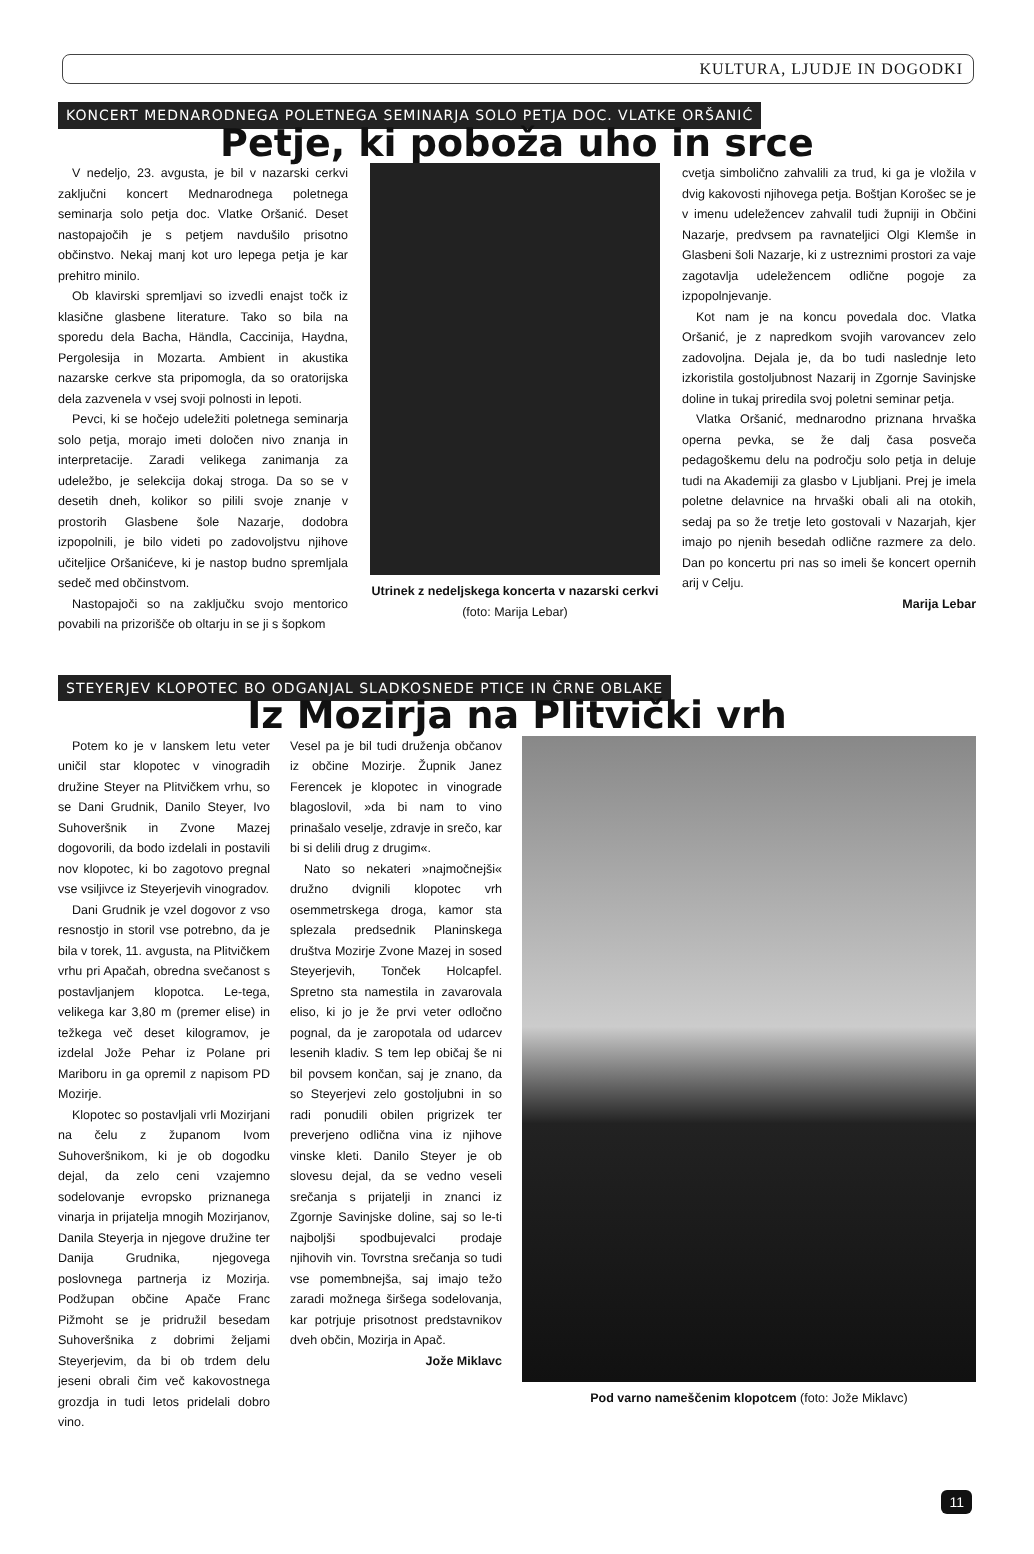KULTURA, LJUDJE IN DOGODKI
KONCERT MEDNARODNEGA POLETNEGA SEMINARJA SOLO PETJA DOC. VLATKE ORŠANIĆ
Petje, ki poboža uho in srce
V nedeljo, 23. avgusta, je bil v nazarski cerkvi zaključni koncert Mednarodnega poletnega seminarja solo petja doc. Vlatke Oršanić. Deset nastopajočih je s petjem navdušilo prisotno občinstvo. Nekaj manj kot uro lepega petja je kar prehitro minilo.
Ob klavirski spremljavi so izvedli enajst točk iz klasične glasbene literature. Tako so bila na sporedu dela Bacha, Händla, Caccinija, Haydna, Pergolesija in Mozarta. Ambient in akustika nazarske cerkve sta pripomogla, da so oratorijska dela zazvenela v vsej svoji polnosti in lepoti.
Pevci, ki se hočejo udeležiti poletnega seminarja solo petja, morajo imeti določen nivo znanja in interpretacije. Zaradi velikega zanimanja za udeležbo, je selekcija dokaj stroga. Da so se v desetih dneh, kolikor so pilili svoje znanje v prostorih Glasbene šole Nazarje, dodobra izpopolnili, je bilo videti po zadovoljstvu njihove učiteljice Oršanićeve, ki je nastop budno spremljala sedeč med občinstvom.
Nastopajoči so na zaključku svojo mentorico povabili na prizorišče ob oltarju in se ji s šopkom
Utrinek z nedeljskega koncerta v nazarski cerkvi (foto: Marija Lebar)
cvetja simbolično zahvalili za trud, ki ga je vložila v dvig kakovosti njihovega petja. Boštjan Korošec se je v imenu udeležencev zahvalil tudi župniji in Občini Nazarje, predvsem pa ravnateljici Olgi Klemše in Glasbeni šoli Nazarje, ki z ustreznimi prostori za vaje zagotavlja udeležencem odlične pogoje za izpopolnjevanje.
Kot nam je na koncu povedala doc. Vlatka Oršanić, je z napredkom svojih varovancev zelo zadovoljna. Dejala je, da bo tudi naslednje leto izkoristila gostoljubnost Nazarij in Zgornje Savinjske doline in tukaj priredila svoj poletni seminar petja.
Vlatka Oršanić, mednarodno priznana hrvaška operna pevka, se že dalj časa posveča pedagoškemu delu na področju solo petja in deluje tudi na Akademiji za glasbo v Ljubljani. Prej je imela poletne delavnice na hrvaški obali ali na otokih, sedaj pa so že tretje leto gostovali v Nazarjah, kjer imajo po njenih besedah odlične razmere za delo. Dan po koncertu pri nas so imeli še koncert opernih arij v Celju.
Marija Lebar
STEYERJEV KLOPOTEC BO ODGANJAL SLADKOSNEDE PTICE IN ČRNE OBLAKE
Iz Mozirja na Plitvički vrh
Potem ko je v lanskem letu veter uničil star klopotec v vinogradih družine Steyer na Plitvičkem vrhu, so se Dani Grudnik, Danilo Steyer, Ivo Suhoveršnik in Zvone Mazej dogovorili, da bodo izdelali in postavili nov klopotec, ki bo zagotovo pregnal vse vsiljivce iz Steyerjevih vinogradov.
Dani Grudnik je vzel dogovor z vso resnostjo in storil vse potrebno, da je bila v torek, 11. avgusta, na Plitvičkem vrhu pri Apačah, obredna svečanost s postavljanjem klopotca. Le-tega, velikega kar 3,80 m (premer elise) in težkega več deset kilogramov, je izdelal Jože Pehar iz Polane pri Mariboru in ga opremil z napisom PD Mozirje.
Klopotec so postavljali vrli Mozirjani na čelu z županom Ivom Suhoveršnikom, ki je ob dogodku dejal, da zelo ceni vzajemno sodelovanje evropsko priznanega vinarja in prijatelja mnogih Mozirjanov, Danila Steyerja in njegove družine ter Danija Grudnika, njegovega poslovnega partnerja iz Mozirja. Podžupan občine Apače Franc Pižmoht se je pridružil besedam Suhoveršnika z dobrimi željami Steyerjevim, da bi ob trdem delu jeseni obrali čim več kakovostnega grozdja in tudi letos pridelali dobro vino.
Vesel pa je bil tudi druženja občanov iz občine Mozirje. Župnik Janez Ferencek je klopotec in vinograde blagoslovil, »da bi nam to vino prinašalo veselje, zdravje in srečo, kar bi si delili drug z drugim«.
Nato so nekateri »najmočnejši« družno dvignili klopotec vrh osemmetrskega droga, kamor sta splezala predsednik Planinskega društva Mozirje Zvone Mazej in sosed Steyerjevih, Tonček Holcapfel. Spretno sta namestila in zavarovala eliso, ki jo je že prvi veter odločno pognal, da je zaropotala od udarcev lesenih kladiv. S tem lep običaj še ni bil povsem končan, saj je znano, da so Steyerjevi zelo gostoljubni in so radi ponudili obilen prigrizek ter preverjeno odlična vina iz njihove vinske kleti. Danilo Steyer je ob slovesu dejal, da se vedno veseli srečanja s prijatelji in znanci iz Zgornje Savinjske doline, saj so le-ti najboljši spodbujevalci prodaje njihovih vin. Tovrstna srečanja so tudi vse pomembnejša, saj imajo težo zaradi možnega širšega sodelovanja, kar potrjuje prisotnost predstavnikov dveh občin, Mozirja in Apač.
Jože Miklavc
Pod varno nameščenim klopotcem (foto: Jože Miklavc)
11